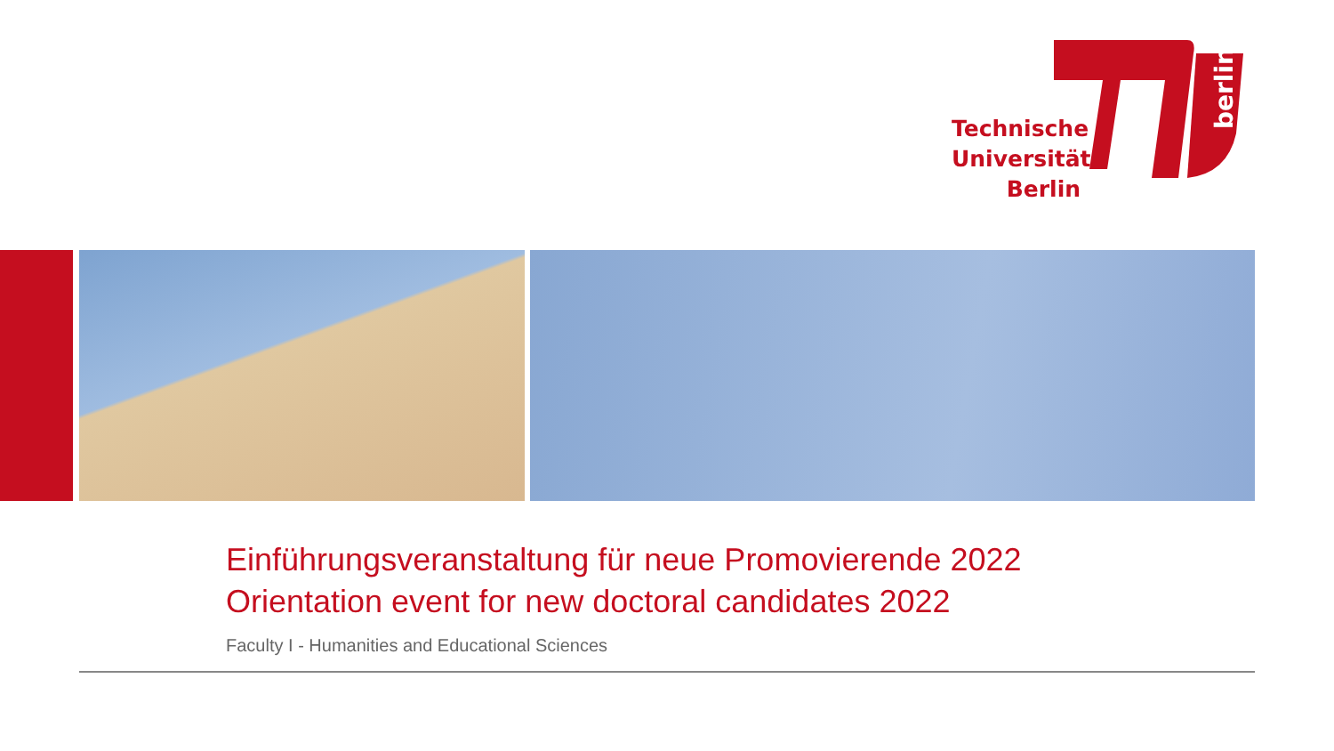berlin
Technische
Universität
Berlin
Einführungsveranstaltung für neue Promovierende 2022
Orientation event for new doctoral candidates 2022
Faculty I - Humanities and Educational Sciences